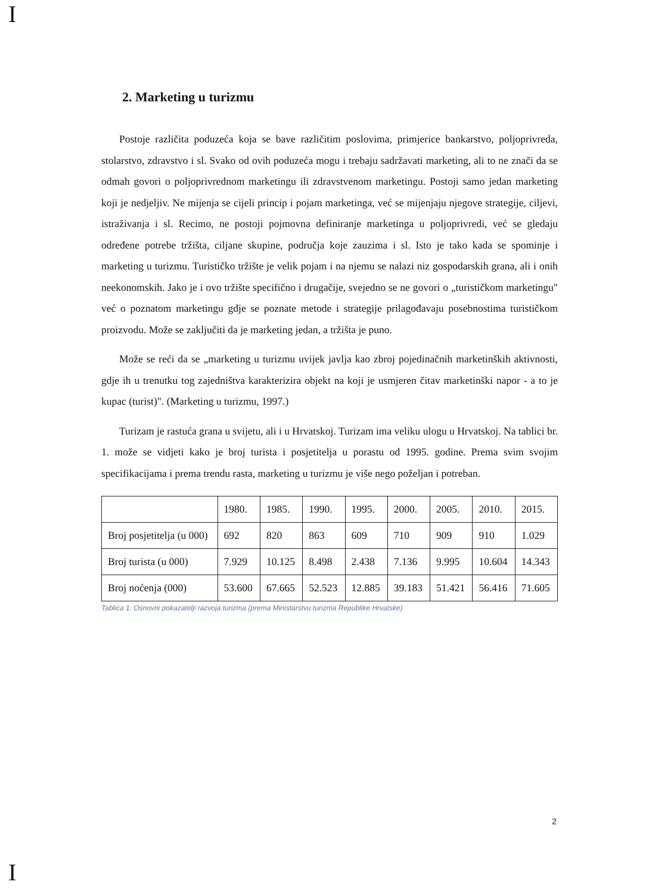I
2. Marketing u turizmu
Postoje različita poduzeća koja se bave različitim poslovima, primjerice bankarstvo, poljoprivreda, stolarstvo, zdravstvo i sl. Svako od ovih poduzeća mogu i trebaju sadržavati marketing, ali to ne znači da se odmah govori o poljoprivrednom marketingu ili zdravstvenom marketingu. Postoji samo jedan marketing koji je nedjeljiv. Ne mijenja se cijeli princip i pojam marketinga, već se mijenjaju njegove strategije, ciljevi, istraživanja i sl. Recimo, ne postoji pojmovna definiranje marketinga u poljoprivredi, već se gledaju određene potrebe tržišta, ciljane skupine, područja koje zauzima i sl. Isto je tako kada se spominje i marketing u turizmu. Turističko tržište je velik pojam i na njemu se nalazi niz gospodarskih grana, ali i onih neekonomskih. Jako je i ovo tržište specifično i drugačije, svejedno se ne govori o „turističkom marketingu" već o poznatom marketingu gdje se poznate metode i strategije prilagođavaju posebnostima turističkom proizvodu. Može se zaključiti da je marketing jedan, a tržišta je puno.
Može se reći da se „marketing u turizmu uvijek javlja kao zbroj pojedinačnih marketinških aktivnosti, gdje ih u trenutku tog zajedništva karakterizira objekt na koji je usmjeren čitav marketinški napor - a to je kupac (turist)". (Marketing u turizmu, 1997.)
Turizam je rastuća grana u svijetu, ali i u Hrvatskoj. Turizam ima veliku ulogu u Hrvatskoj. Na tablici br. 1. može se vidjeti kako je broj turista i posjetitelja u porastu od 1995. godine. Prema svim svojim specifikacijama i prema trendu rasta, marketing u turizmu je više nego poželjan i potreban.
| | 1980. | 1985. | 1990. | 1995. | 2000. | 2005. | 2010. | 2015. |
| Broj posjetitelja (u 000) | 692 | 820 | 863 | 609 | 710 | 909 | 910 | 1.029 |
| Broj turista (u 000) | 7.929 | 10.125 | 8.498 | 2.438 | 7.136 | 9.995 | 10.604 | 14.343 |
| Broj noćenja (000) | 53.600 | 67.665 | 52.523 | 12.885 | 39.183 | 51.421 | 56.416 | 71.605 |
Tablica 1. Osnovni pokazatelji razvoja turizma {prema Ministarstvu turizma Republike Hrvatske}
2
I